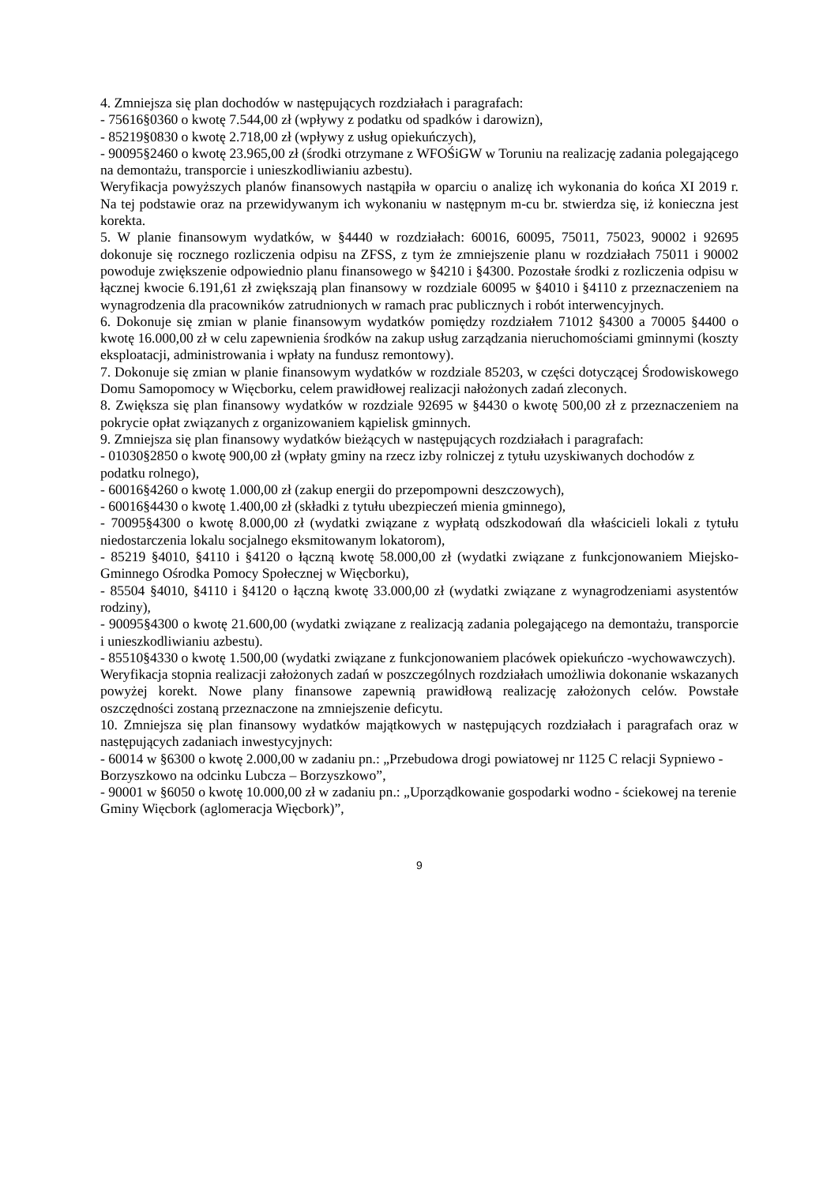4. Zmniejsza się plan dochodów w następujących rozdziałach i paragrafach:
- 75616§0360 o kwotę 7.544,00 zł (wpływy z podatku od spadków i darowizn),
- 85219§0830 o kwotę 2.718,00 zł (wpływy z usług opiekuńczych),
- 90095§2460 o kwotę 23.965,00 zł (środki otrzymane z WFOŚiGW w Toruniu na realizację zadania polegającego na demontażu, transporcie i unieszkodliwianiu azbestu).
Weryfikacja powyższych planów finansowych nastąpiła w oparciu o analizę ich wykonania do końca XI 2019 r. Na tej podstawie oraz na przewidywanym ich wykonaniu w następnym m-cu br. stwierdza się, iż konieczna jest korekta.
5. W planie finansowym wydatków, w §4440 w rozdziałach: 60016, 60095, 75011, 75023, 90002 i 92695 dokonuje się rocznego rozliczenia odpisu na ZFSS, z tym że zmniejszenie planu w rozdziałach 75011 i 90002 powoduje zwiększenie odpowiednio planu finansowego w §4210 i §4300. Pozostałe środki z rozliczenia odpisu w łącznej kwocie 6.191,61 zł zwiększają plan finansowy w rozdziale 60095 w §4010 i §4110 z przeznaczeniem na wynagrodzenia dla pracowników zatrudnionych w ramach prac publicznych i robót interwencyjnych.
6. Dokonuje się zmian w planie finansowym wydatków pomiędzy rozdziałem 71012 §4300 a 70005 §4400 o kwotę 16.000,00 zł w celu zapewnienia środków na zakup usług zarządzania nieruchomościami gminnymi (koszty eksploatacji, administrowania i wpłaty na fundusz remontowy).
7. Dokonuje się zmian w planie finansowym wydatków w rozdziale 85203, w części dotyczącej Środowiskowego Domu Samopomocy w Więcborku, celem prawidłowej realizacji nałożonych zadań zleconych.
8. Zwiększa się plan finansowy wydatków w rozdziale 92695 w §4430 o kwotę 500,00 zł z przeznaczeniem na pokrycie opłat związanych z organizowaniem kąpielisk gminnych.
9. Zmniejsza się plan finansowy wydatków bieżących w następujących rozdziałach i paragrafach:
- 01030§2850 o kwotę 900,00 zł (wpłaty gminy na rzecz izby rolniczej z tytułu uzyskiwanych dochodów z podatku rolnego),
- 60016§4260 o kwotę 1.000,00 zł (zakup energii do przepompowni deszczowych),
- 60016§4430 o kwotę 1.400,00 zł (składki z tytułu ubezpieczeń mienia gminnego),
- 70095§4300 o kwotę 8.000,00 zł (wydatki związane z wypłatą odszkodowań dla właścicieli lokali z tytułu niedostarczenia lokalu socjalnego eksmitowanym lokatorom),
- 85219 §4010, §4110 i §4120 o łączną kwotę 58.000,00 zł (wydatki związane z funkcjonowaniem Miejsko-Gminnego Ośrodka Pomocy Społecznej w Więcborku),
- 85504 §4010, §4110 i §4120 o łączną kwotę 33.000,00 zł (wydatki związane z wynagrodzeniami asystentów rodziny),
- 90095§4300 o kwotę 21.600,00 (wydatki związane z realizacją zadania polegającego na demontażu, transporcie i unieszkodliwianiu azbestu).
- 85510§4330 o kwotę 1.500,00 (wydatki związane z funkcjonowaniem placówek opiekuńczo -wychowawczych).
Weryfikacja stopnia realizacji założonych zadań w poszczególnych rozdziałach umożliwia dokonanie wskazanych powyżej korekt. Nowe plany finansowe zapewnią prawidłową realizację założonych celów. Powstałe oszczędności zostaną przeznaczone na zmniejszenie deficytu.
10. Zmniejsza się plan finansowy wydatków majątkowych w następujących rozdziałach i paragrafach oraz w następujących zadaniach inwestycyjnych:
- 60014 w §6300 o kwotę 2.000,00 w zadaniu pn.: „Przebudowa drogi powiatowej nr 1125 C relacji Sypniewo - Borzyszkowo na odcinku Lubcza – Borzyszkowo”,
- 90001 w §6050 o kwotę 10.000,00 zł w zadaniu pn.: „Uporządkowanie gospodarki wodno - ściekowej na terenie Gminy Więcbork (aglomeracja Więcbork)”,
9